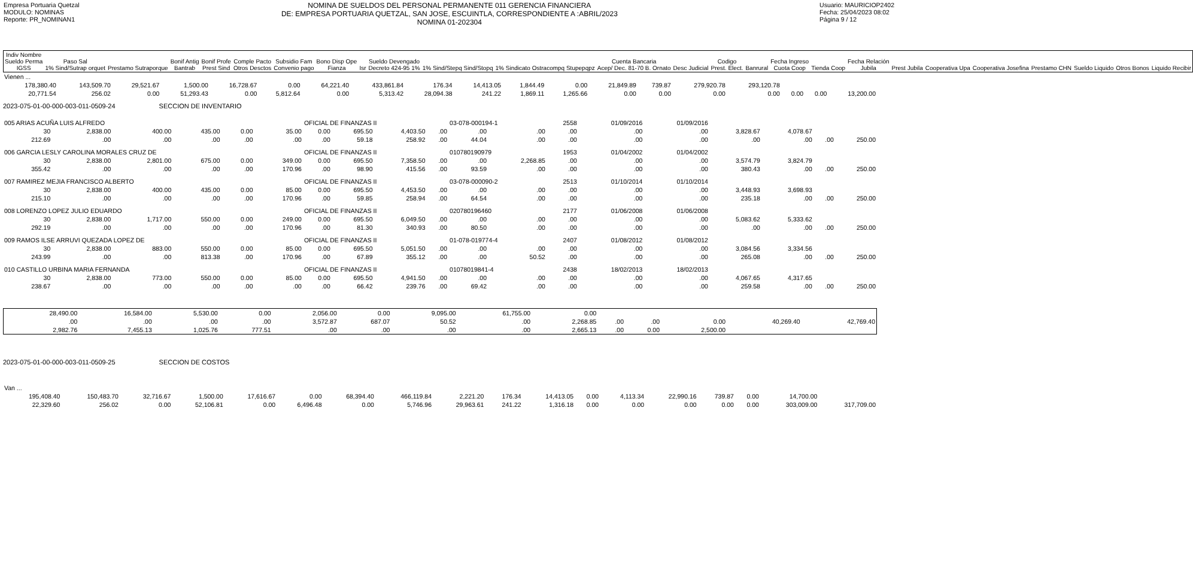Empresa Portuaria Quetzal
MODULO: NOMINAS
Reporte: PR_NOMINAN1
NOMINA DE SUELDOS DEL PERSONAL PERMANENTE 011 GERENCIA FINANCIERA
DE: EMPRESA PORTUARIA QUETZAL, SAN JOSE, ESCUINTLA, CORRESPONDIENTE A :ABRIL/2023
NOMINA 01-202304
Usuario: MAURICIOP2402
Fecha: 25/04/2023 08:02
Página 9 / 12
| Indiv Nombre Sueldo Perma IGSS | Paso Sal 1% Sind/Sutrap orquet | Prestamo Sutraporque | Bonif Antig Bantrab | Bonif Profe Prest Sind | Comple Pacto Otros Desctos | Subsidio Fam Convenio pago | Bono Disp Ope Fianza | Isr | Sueldo Devengado Decreto 424-95 1% | 1% Sind/Stepq Sind/Stopq | 1% Sindicato Ostracompq Stupepqpz | Cuenta Bancaria Acep/ Dec. 81-70 B. Ornato | Desc Judicial | Codigo Prest. Elect. | Banrural | Fecha Ingreso Cuota Coop | Tienda Coop | Fecha Relación Jubila | Prest Jubila | Cooperativa Upa | Cooperativa Josefina | Prestamo CHN | Sueldo Liquido | Otros Bonos | Liquido Recibir |
| --- | --- | --- | --- | --- | --- | --- | --- | --- | --- | --- | --- | --- | --- | --- | --- | --- | --- | --- | --- | --- | --- | --- | --- | --- | --- |
| Vienen ... | | | | | | | | | | | | | | | | | | |
| 178,380.40 | 143,509.70 | 29,521.67 | 1,500.00 | 16,728.67 | 0.00 | 64,221.40 | 433,861.84 | 176.34 | 14,413.05 | 1,844.49 | 0.00 | 21,849.89 | 739.87 | 279,920.78 | 293,120.78 | | | |
| 20,771.54 | 256.02 | 0.00 | 51,293.43 | 0.00 | 5,812.64 | 0.00 | 5,313.42 | 28,094.38 | 241.22 | 1,869.11 | 1,265.66 | 0.00 | 0.00 | 0.00 | 0.00 | 0.00 | 0.00 | 13,200.00 |
2023-075-01-00-000-003-011-0509-24 SECCION DE INVENTARIO
| 005 ARIAS ACUÑA LUIS ALFREDO | | | | | | OFICIAL DE FINANZAS II | | | | 03-078-000194-1 | | 2558 | 01/09/2016 | 01/09/2016 | | | | |
| 30 | 2,838.00 | 400.00 | 435.00 | 0.00 | 35.00 | 0.00 | 695.50 | 4,403.50 | .00 | .00 | .00 | .00 | .00 | .00 | 3,828.67 | 4,078.67 | | |
| 212.69 | .00 | .00 | .00 | .00 | .00 | .00 | 59.18 | 258.92 | .00 | 44.04 | .00 | .00 | .00 | .00 | .00 | .00 | .00 | 250.00 |
| 006 GARCIA LESLY CAROLINA MORALES CRUZ DE | | | | | | OFICIAL DE FINANZAS II | | | | 010780190979 | | 1953 | 01/04/2002 | 01/04/2002 | | | | |
| 30 | 2,838.00 | 2,801.00 | 675.00 | 0.00 | 349.00 | 0.00 | 695.50 | 7,358.50 | .00 | .00 | 2,268.85 | .00 | .00 | .00 | 3,574.79 | 3,824.79 | | |
| 355.42 | .00 | .00 | .00 | .00 | 170.96 | .00 | 98.90 | 415.56 | .00 | 93.59 | .00 | .00 | .00 | .00 | 380.43 | .00 | .00 | 250.00 |
| 007 RAMIREZ MEJIA FRANCISCO ALBERTO | | | | | | OFICIAL DE FINANZAS II | | | | 03-078-000090-2 | | 2513 | 01/10/2014 | 01/10/2014 | | | | |
| 30 | 2,838.00 | 400.00 | 435.00 | 0.00 | 85.00 | 0.00 | 695.50 | 4,453.50 | .00 | .00 | .00 | .00 | .00 | .00 | 3,448.93 | 3,698.93 | | |
| 215.10 | .00 | .00 | .00 | .00 | 170.96 | .00 | 59.85 | 258.94 | .00 | 64.54 | .00 | .00 | .00 | .00 | 235.18 | .00 | .00 | 250.00 |
| 008 LORENZO LOPEZ JULIO EDUARDO | | | | | | OFICIAL DE FINANZAS II | | | | 020780196460 | | 2177 | 01/06/2008 | 01/06/2008 | | | | |
| 30 | 2,838.00 | 1,717.00 | 550.00 | 0.00 | 249.00 | 0.00 | 695.50 | 6,049.50 | .00 | .00 | .00 | .00 | .00 | .00 | 5,083.62 | 5,333.62 | | |
| 292.19 | .00 | .00 | .00 | .00 | 170.96 | .00 | 81.30 | 340.93 | .00 | 80.50 | .00 | .00 | .00 | .00 | .00 | .00 | .00 | 250.00 |
| 009 RAMOS ILSE ARRUVI QUEZADA LOPEZ DE | | | | | | OFICIAL DE FINANZAS II | | | | 01-078-019774-4 | | 2407 | 01/08/2012 | 01/08/2012 | | | | |
| 30 | 2,838.00 | 883.00 | 550.00 | 0.00 | 85.00 | 0.00 | 695.50 | 5,051.50 | .00 | .00 | .00 | .00 | .00 | .00 | 3,084.56 | 3,334.56 | | |
| 243.99 | .00 | .00 | 813.38 | .00 | 170.96 | .00 | 67.89 | 355.12 | .00 | .00 | 50.52 | .00 | .00 | .00 | 265.08 | .00 | .00 | 250.00 |
| 010 CASTILLO URBINA MARIA FERNANDA | | | | | | OFICIAL DE FINANZAS II | | | | 01078019841-4 | | 2438 | 18/02/2013 | 18/02/2013 | | | | |
| 30 | 2,838.00 | 773.00 | 550.00 | 0.00 | 85.00 | 0.00 | 695.50 | 4,941.50 | .00 | .00 | .00 | .00 | .00 | .00 | 4,067.65 | 4,317.65 | | |
| 238.67 | .00 | .00 | .00 | .00 | .00 | .00 | 66.42 | 239.76 | .00 | 69.42 | .00 | .00 | .00 | .00 | 259.58 | .00 | .00 | 250.00 |
| 28,490.00 | 16,584.00 | 5,530.00 | 0.00 | 2,056.00 | 0.00 | 9,095.00 | 61,755.00 | 0.00 | | | | | |
| .00 | .00 | .00 | .00 | 3,572.87 | 687.07 | 50.52 | .00 | 2,268.85 | .00 | .00 | 0.00 | 40,269.40 | 42,769.40 |
| 2,982.76 | 7,455.13 | 1,025.76 | 777.51 | .00 | .00 | .00 | .00 | 2,665.13 | .00 | 0.00 | 2,500.00 | | |
2023-075-01-00-000-003-011-0509-25 SECCION DE COSTOS
| Van ... | | | | | | | | | | | | | | | | | |
| 195,408.40 | 150,483.70 | 32,716.67 | 1,500.00 | 17,616.67 | 0.00 | 68,394.40 | 466,119.84 | 2,221.20 | 176.34 | 14,413.05 | 0.00 | 4,113.34 | 22,990.16 | 739.87 | 0.00 | 14,700.00 | |
| 22,329.60 | 256.02 | 0.00 | 52,106.81 | 0.00 | 6,496.48 | 0.00 | 5,746.96 | 29,963.61 | 241.22 | 1,316.18 | 0.00 | 0.00 | 0.00 | 0.00 | 0.00 | 303,009.00 | 317,709.00 |